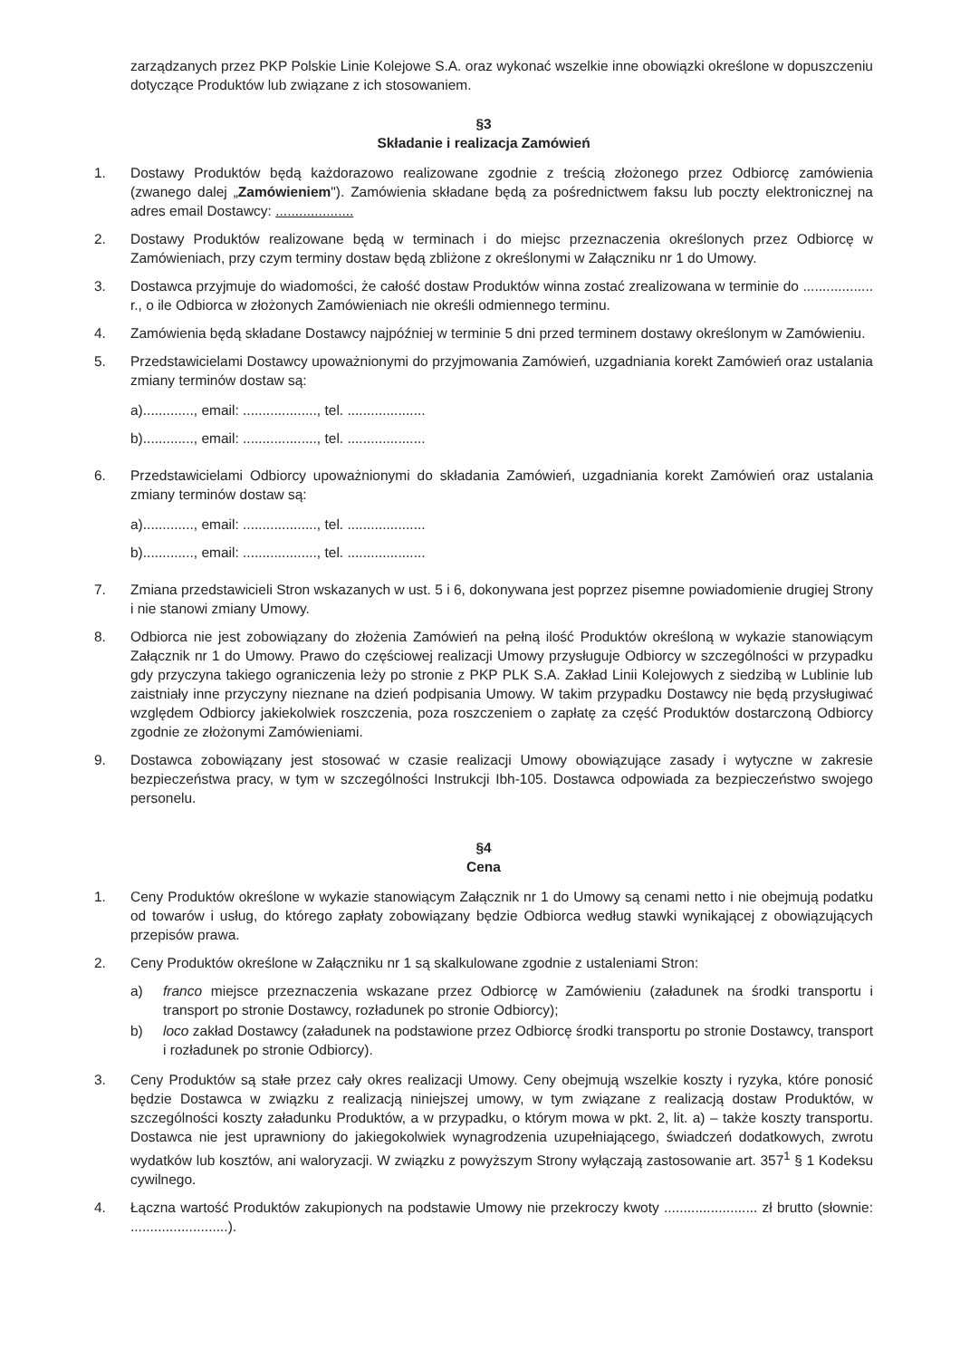zarządzanych przez PKP Polskie Linie Kolejowe S.A. oraz wykonać wszelkie inne obowiązki określone w dopuszczeniu dotyczące Produktów lub związane z ich stosowaniem.
§3
Składanie i realizacja Zamówień
1. Dostawy Produktów będą każdorazowo realizowane zgodnie z treścią złożonego przez Odbiorcę zamówienia (zwanego dalej „Zamówieniem"). Zamówienia składane będą za pośrednictwem faksu lub poczty elektronicznej na adres email Dostawcy: ....................
2. Dostawy Produktów realizowane będą w terminach i do miejsc przeznaczenia określonych przez Odbiorcę w Zamówieniach, przy czym terminy dostaw będą zbliżone z określonymi w Załączniku nr 1 do Umowy.
3. Dostawca przyjmuje do wiadomości, że całość dostaw Produktów winna zostać zrealizowana w terminie do .................. r., o ile Odbiorca w złożonych Zamówieniach nie określi odmiennego terminu.
4. Zamówienia będą składane Dostawcy najpóźniej w terminie 5 dni przed terminem dostawy określonym w Zamówieniu.
5. Przedstawicielami Dostawcy upoważnionymi do przyjmowania Zamówień, uzgadniania korekt Zamówień oraz ustalania zmiany terminów dostaw są:
a)............., email: ..................., tel. ....................
b)............., email: ..................., tel. ....................
6. Przedstawicielami Odbiorcy upoważnionymi do składania Zamówień, uzgadniania korekt Zamówień oraz ustalania zmiany terminów dostaw są:
a)............., email: ..................., tel. ....................
b)............., email: ..................., tel. ....................
7. Zmiana przedstawicieli Stron wskazanych w ust. 5 i 6, dokonywana jest poprzez pisemne powiadomienie drugiej Strony i nie stanowi zmiany Umowy.
8. Odbiorca nie jest zobowiązany do złożenia Zamówień na pełną ilość Produktów określoną w wykazie stanowiącym Załącznik nr 1 do Umowy. Prawo do częściowej realizacji Umowy przysługuje Odbiorcy w szczególności w przypadku gdy przyczyna takiego ograniczenia leży po stronie z PKP PLK S.A. Zakład Linii Kolejowych z siedzibą w Lublinie lub zaistniały inne przyczyny nieznane na dzień podpisania Umowy. W takim przypadku Dostawcy nie będą przysługiwać względem Odbiorcy jakiekolwiek roszczenia, poza roszczeniem o zapłatę za część Produktów dostarczoną Odbiorcy zgodnie ze złożonymi Zamówieniami.
9. Dostawca zobowiązany jest stosować w czasie realizacji Umowy obowiązujące zasady i wytyczne w zakresie bezpieczeństwa pracy, w tym w szczególności Instrukcji Ibh-105. Dostawca odpowiada za bezpieczeństwo swojego personelu.
§4
Cena
1. Ceny Produktów określone w wykazie stanowiącym Załącznik nr 1 do Umowy są cenami netto i nie obejmują podatku od towarów i usług, do którego zapłaty zobowiązany będzie Odbiorca według stawki wynikającej z obowiązujących przepisów prawa.
2. Ceny Produktów określone w Załączniku nr 1 są skalkulowane zgodnie z ustaleniami Stron:
a) franco miejsce przeznaczenia wskazane przez Odbiorcę w Zamówieniu (załadunek na środki transportu i transport po stronie Dostawcy, rozładunek po stronie Odbiorcy);
b) loco zakład Dostawcy (załadunek na podstawione przez Odbiorcę środki transportu po stronie Dostawcy, transport i rozładunek po stronie Odbiorcy).
3. Ceny Produktów są stałe przez cały okres realizacji Umowy. Ceny obejmują wszelkie koszty i ryzyka, które ponosić będzie Dostawca w związku z realizacją niniejszej umowy, w tym związane z realizacją dostaw Produktów, w szczególności koszty załadunku Produktów, a w przypadku, o którym mowa w pkt. 2, lit. a) – także koszty transportu. Dostawca nie jest uprawniony do jakiegokolwiek wynagrodzenia uzupełniającego, świadczeń dodatkowych, zwrotu wydatków lub kosztów, ani waloryzacji. W związku z powyższym Strony wyłączają zastosowanie art. 357<sup>1</sup> § 1 Kodeksu cywilnego.
4. Łączna wartość Produktów zakupionych na podstawie Umowy nie przekroczy kwoty ........................ zł brutto (słownie: .........................).